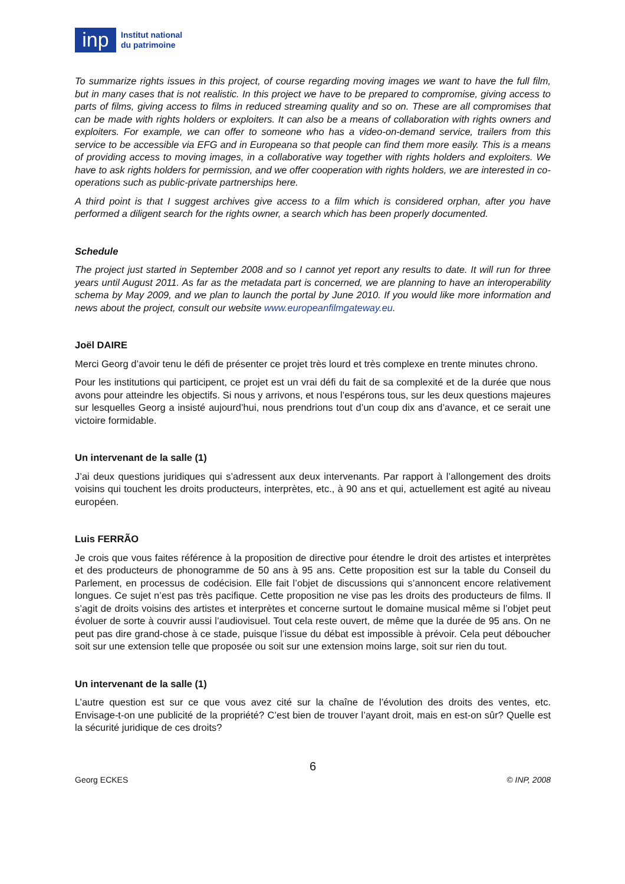inp
Institut national
du patrimoine
To summarize rights issues in this project, of course regarding moving images we want to have the full film, but in many cases that is not realistic. In this project we have to be prepared to compromise, giving access to parts of films, giving access to films in reduced streaming quality and so on. These are all compromises that can be made with rights holders or exploiters. It can also be a means of collaboration with rights owners and exploiters. For example, we can offer to someone who has a video-on-demand service, trailers from this service to be accessible via EFG and in Europeana so that people can find them more easily. This is a means of providing access to moving images, in a collaborative way together with rights holders and exploiters. We have to ask rights holders for permission, and we offer cooperation with rights holders, we are interested in co-operations such as public-private partnerships here.
A third point is that I suggest archives give access to a film which is considered orphan, after you have performed a diligent search for the rights owner, a search which has been properly documented.
Schedule
The project just started in September 2008 and so I cannot yet report any results to date. It will run for three years until August 2011. As far as the metadata part is concerned, we are planning to have an interoperability schema by May 2009, and we plan to launch the portal by June 2010. If you would like more information and news about the project, consult our website www.europeanfilmgateway.eu.
Joël DAIRE
Merci Georg d’avoir tenu le défi de présenter ce projet très lourd et très complexe en trente minutes chrono.
Pour les institutions qui participent, ce projet est un vrai défi du fait de sa complexité et de la durée que nous avons pour atteindre les objectifs. Si nous y arrivons, et nous l’espérons tous, sur les deux questions majeures sur lesquelles Georg a insisté aujourd’hui, nous prendrions tout d’un coup dix ans d’avance, et ce serait une victoire formidable.
Un intervenant de la salle (1)
J’ai deux questions juridiques qui s’adressent aux deux intervenants. Par rapport à l’allongement des droits voisins qui touchent les droits producteurs, interprètes, etc., à 90 ans et qui, actuellement est agité au niveau européen.
Luis FERRÃO
Je crois que vous faites référence à la proposition de directive pour étendre le droit des artistes et interprètes et des producteurs de phonogramme de 50 ans à 95 ans. Cette proposition est sur la table du Conseil du Parlement, en processus de codécision. Elle fait l’objet de discussions qui s’annoncent encore relativement longues. Ce sujet n’est pas très pacifique. Cette proposition ne vise pas les droits des producteurs de films. Il s’agit de droits voisins des artistes et interprètes et concerne surtout le domaine musical même si l’objet peut évoluer de sorte à couvrir aussi l’audiovisuel. Tout cela reste ouvert, de même que la durée de 95 ans. On ne peut pas dire grand-chose à ce stade, puisque l’issue du débat est impossible à prévoir. Cela peut déboucher soit sur une extension telle que proposée ou soit sur une extension moins large, soit sur rien du tout.
Un intervenant de la salle (1)
L’autre question est sur ce que vous avez cité sur la chaîne de l’évolution des droits des ventes, etc. Envisage-t-on une publicité de la propriété? C’est bien de trouver l’ayant droit, mais en est-on sûr? Quelle est la sécurité juridique de ces droits?
6
Georg ECKES © INP, 2008